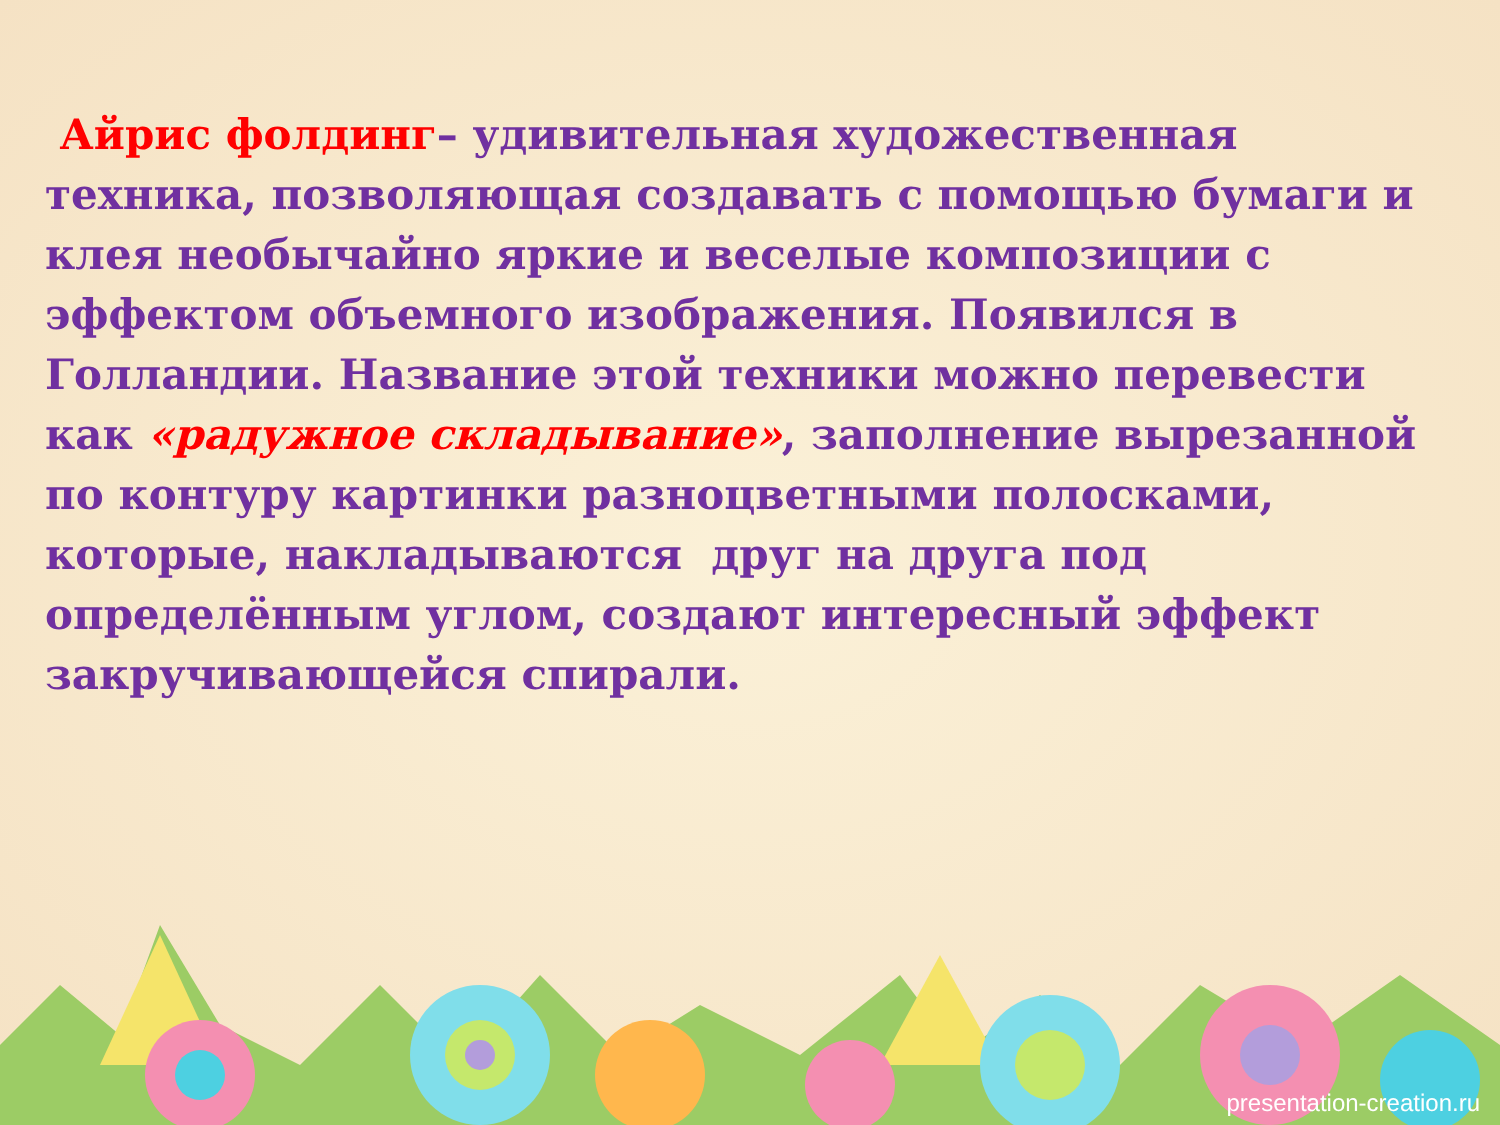Айрис фолдинг– удивительная художественная техника, позволяющая создавать с помощью бумаги и клея необычайно яркие и веселые композиции с эффектом объемного изображения. Появился в Голландии. Название этой техники можно перевести как «радужное складывание», заполнение вырезанной по контуру картинки разноцветными полосками, которые, накладываются друг на друга под определённым углом, создают интересный эффект закручивающейся спирали.
presentation-creation.ru